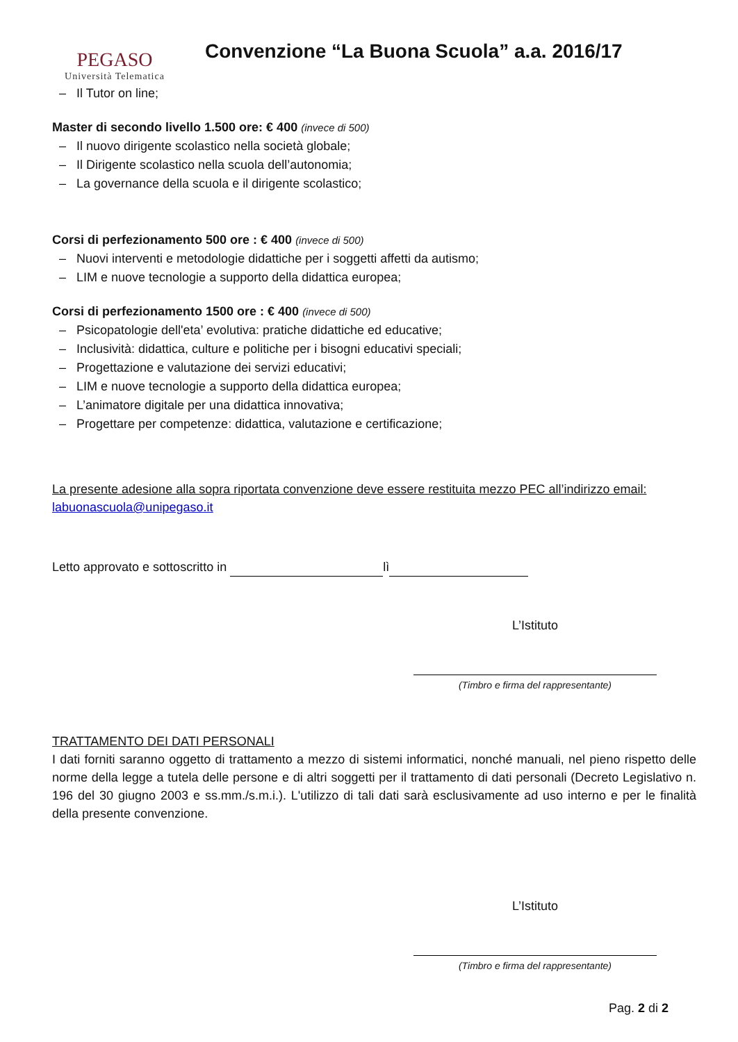PEGASO
Università Telematica
Convenzione “La Buona Scuola” a.a. 2016/17
– Il Tutor on line;
Master di secondo livello 1.500 ore: € 400 (invece di 500)
– Il nuovo dirigente scolastico nella società globale;
– Il Dirigente scolastico nella scuola dell’autonomia;
– La governance della scuola e il dirigente scolastico;
Corsi di perfezionamento 500 ore : € 400 (invece di 500)
– Nuovi interventi e metodologie didattiche per i soggetti affetti da autismo;
– LIM e nuove tecnologie a supporto della didattica europea;
Corsi di perfezionamento 1500 ore : € 400 (invece di 500)
– Psicopatologie dell'eta’ evolutiva: pratiche didattiche ed educative;
– Inclusività: didattica, culture e politiche per i bisogni educativi speciali;
– Progettazione e valutazione dei servizi educativi;
– LIM e nuove tecnologie a supporto della didattica europea;
– L’animatore digitale per una didattica innovativa;
– Progettare per competenze: didattica, valutazione e certificazione;
La presente adesione alla sopra riportata convenzione deve essere restituita mezzo PEC all’indirizzo email: labuonascuola@unipegaso.it
Letto approvato e sottoscritto in lì
L’Istituto
(Timbro e firma del rappresentante)
TRATTAMENTO DEI DATI PERSONALI
I dati forniti saranno oggetto di trattamento a mezzo di sistemi informatici, nonché manuali, nel pieno rispetto delle norme della legge a tutela delle persone e di altri soggetti per il trattamento di dati personali (Decreto Legislativo n. 196 del 30 giugno 2003 e ss.mm./s.m.i.). L'utilizzo di tali dati sarà esclusivamente ad uso interno e per le finalità della presente convenzione.
L’Istituto
(Timbro e firma del rappresentante)
Pag. 2 di 2